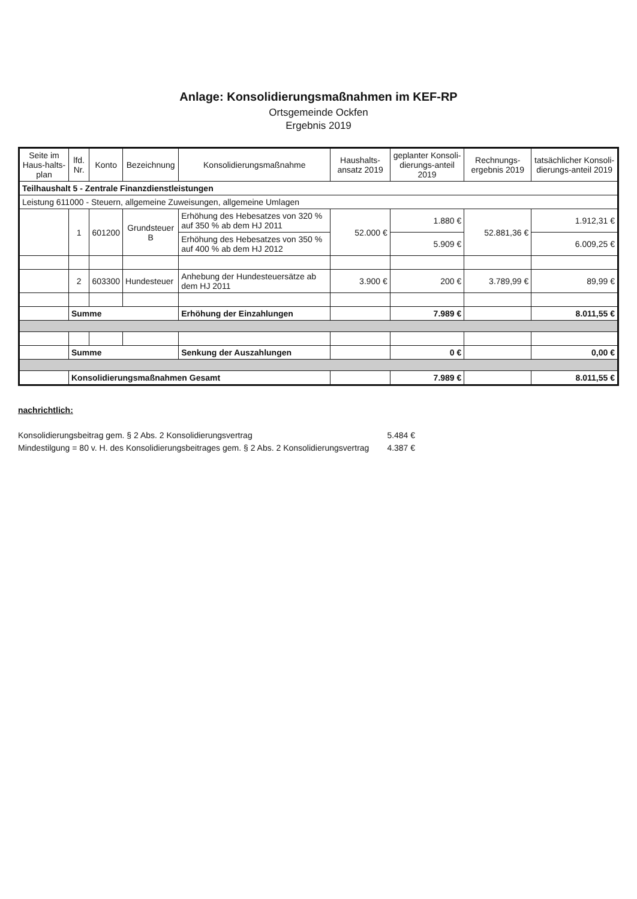Anlage: Konsolidierungsmaßnahmen im KEF-RP
Ortsgemeinde Ockfen
Ergebnis 2019
| Seite im Haus-halts-plan | lfd. Nr. | Konto | Bezeichnung | Konsolidierungsmaßnahme | Haushalts-ansatz 2019 | geplanter Konsoli-dierungs-anteil 2019 | Rechnungs-ergebnis 2019 | tatsächlicher Konsoli-dierungs-anteil 2019 |
| --- | --- | --- | --- | --- | --- | --- | --- | --- |
| Teilhaushalt 5 - Zentrale Finanzdienstleistungen | | | | | | | | |
| Leistung 611000 - Steuern, allgemeine Zuweisungen, allgemeine Umlagen | | | | | | | | |
| | 1 | 601200 | Grundsteuer B | Erhöhung des Hebesatzes von 320 % auf 350 % ab dem HJ 2011 | 52.000 € | 1.880 € | 52.881,36 € | 1.912,31 € |
| | | | | Erhöhung des Hebesatzes von 350 % auf 400 % ab dem HJ 2012 | | 5.909 € | | 6.009,25 € |
| | 2 | 603300 | Hundesteuer | Anhebung der Hundesteuersätze ab dem HJ 2011 | 3.900 € | 200 € | 3.789,99 € | 89,99 € |
| | Summe | | | Erhöhung der Einzahlungen | | 7.989 € | | 8.011,55 € |
| | Summe | | | Senkung der Auszahlungen | | 0 € | | 0,00 € |
| | Konsolidierungsmaßnahmen Gesamt | | | | | 7.989 € | | 8.011,55 € |
nachrichtlich:
| Konsolidierungsbeitrag gem. § 2 Abs. 2 Konsolidierungsvertrag | 5.484 € |
| Mindestilgung = 80 v. H. des Konsolidierungsbeitrages gem. § 2 Abs. 2 Konsolidierungsvertrag | 4.387 € |